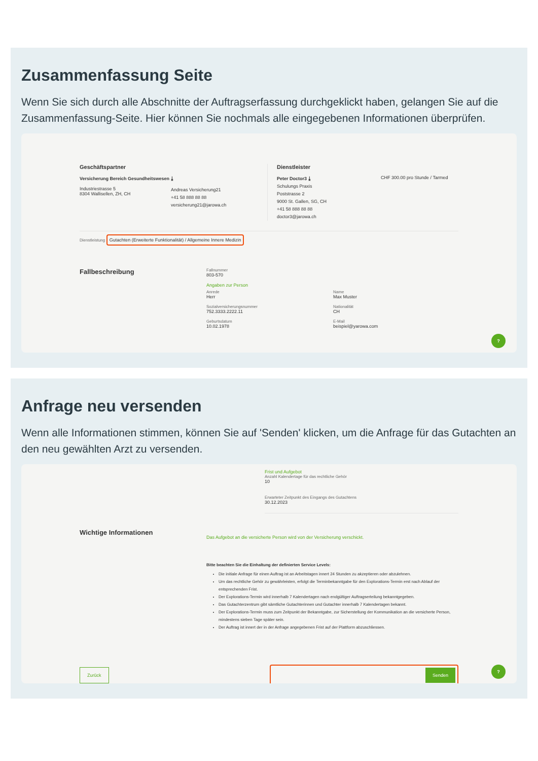Zusammenfassung Seite
Wenn Sie sich durch alle Abschnitte der Auftragserfassung durchgeklickt haben, gelangen Sie auf die Zusammenfassung-Seite. Hier können Sie nochmals alle eingegebenen Informationen überprüfen.
Geschäftspartner
Versicherung Bereich Gesundheitswesen ⤓
Industriestrasse 5
8304 Wallisellen, ZH, CH
Andreas Versicherung21
+41 58 888 88 88
versicherung21@jarowa.ch
Dienstleister
Peter Doctor3 ⤓
Schulungs Praxis
Poststrasse 2
9000 St. Gallen, SG, CH
+41 58 888 88 88
doctor3@jarowa.ch
CHF 300.00 pro Stunde / Tarmed
Dienstleistung Gutachten (Erweiterte Funktionalität) / Allgemeine Innere Medizin
Fallbeschreibung
Fallnummer
803-570
Angaben zur Person
Anrede
Herr
Sozialversicherungsnummer
752.3333.2222.11
Geburtsdatum
10.02.1978
Name
Max Muster
Nationalität
CH
E-Mail
beispiel@yarowa.com
?
Anfrage neu versenden
Wenn alle Informationen stimmen, können Sie auf 'Senden' klicken, um die Anfrage für das Gutachten an den neu gewählten Arzt zu versenden.
Frist und Aufgebot
Anzahl Kalendertage für das rechtliche Gehör
10
Erwarteter Zeitpunkt des Eingangs des Gutachtens
30.12.2023
Wichtige Informationen
Das Aufgebot an die versicherte Person wird von der Versicherung verschickt.
Bitte beachten Sie die Einhaltung der definierten Service Levels:
Die initiale Anfrage für einen Auftrag ist an Arbeitstagen innert 24 Stunden zu akzeptieren oder abzulehnen.
Um das rechtliche Gehör zu gewährleisten, erfolgt die Terminbekanntgabe für den Explorations-Termin erst nach Ablauf der entsprechenden Frist.
Der Explorations-Termin wird innerhalb 7 Kalendertagen nach endgültiger Auftragserteilung bekanntgegeben.
Das Gutachterzentrum gibt sämtliche Gutachterinnen und Gutachter innerhalb 7 Kalendertagen bekannt.
Der Explorations-Termin muss zum Zeitpunkt der Bekanntgabe, zur Sicherstellung der Kommunikation an die versicherte Person, mindestens sieben Tage später sein.
Der Auftrag ist innert der in der Anfrage angegebenen Frist auf der Plattform abzuschliessen.
Zurück
Senden
?